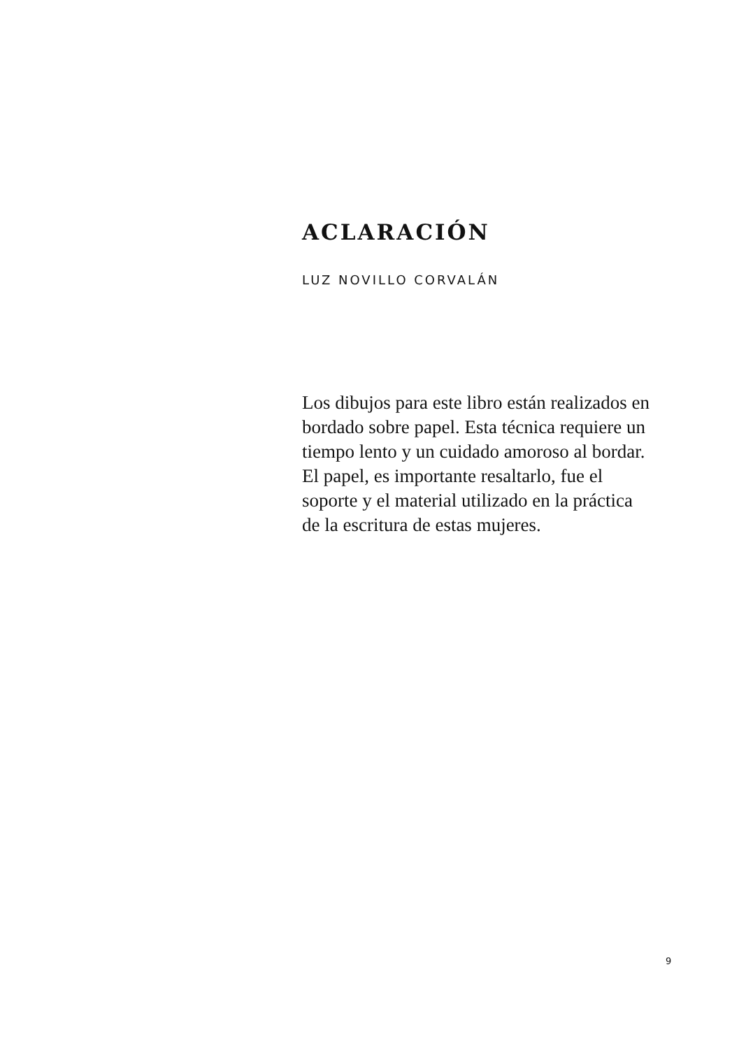ACLARACIÓN
LUZ NOVILLO CORVALÁN
Los dibujos para este libro están realizados en bordado sobre papel. Esta técnica requiere un tiempo lento y un cuidado amoroso al bordar. El papel, es importante resaltarlo, fue el soporte y el material utilizado en la práctica de la escritura de estas mujeres.
9